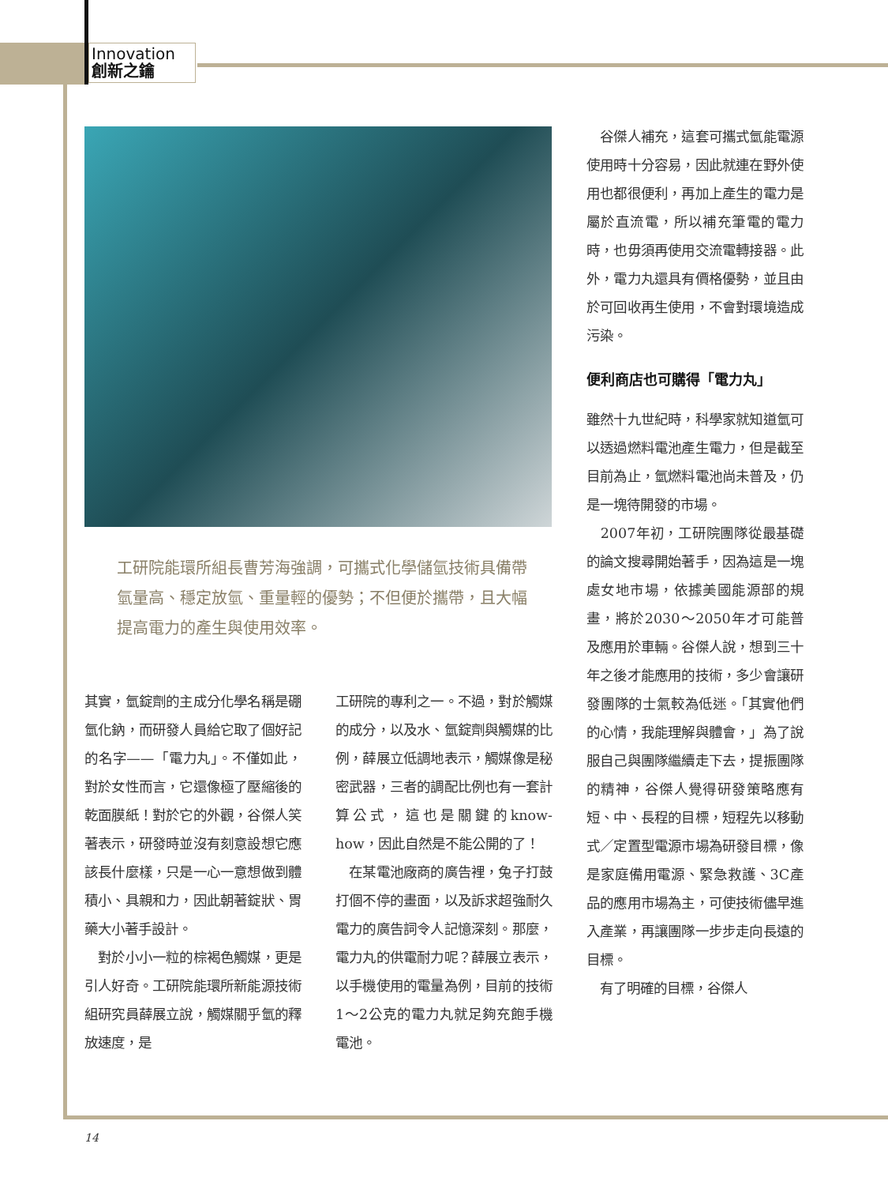Innovation
創新之鑰
工研院能環所組長曹芳海強調，可攜式化學儲氫技術具備帶氫量高、穩定放氫、重量輕的優勢；不但便於攜帶，且大幅提高電力的產生與使用效率。
其實，氫錠劑的主成分化學名稱是硼氫化鈉，而研發人員給它取了個好記的名字——「電力丸」。不僅如此，對於女性而言，它還像極了壓縮後的乾面膜紙！對於它的外觀，谷傑人笑著表示，研發時並沒有刻意設想它應該長什麼樣，只是一心一意想做到體積小、具親和力，因此朝著錠狀、胃藥大小著手設計。
　對於小小一粒的棕褐色觸媒，更是引人好奇。工研院能環所新能源技術組研究員薛展立說，觸媒關乎氫的釋放速度，是
工研院的專利之一。不過，對於觸媒的成分，以及水、氫錠劑與觸媒的比例，薛展立低調地表示，觸媒像是秘密武器，三者的調配比例也有一套計算公式，這也是關鍵的know-how，因此自然是不能公開的了！
　在某電池廠商的廣告裡，兔子打鼓打個不停的畫面，以及訴求超強耐久電力的廣告詞令人記憶深刻。那麼，電力丸的供電耐力呢？薛展立表示，以手機使用的電量為例，目前的技術1～2公克的電力丸就足夠充飽手機電池。
　谷傑人補充，這套可攜式氫能電源使用時十分容易，因此就連在野外使用也都很便利，再加上產生的電力是屬於直流電，所以補充筆電的電力時，也毋須再使用交流電轉接器。此外，電力丸還具有價格優勢，並且由於可回收再生使用，不會對環境造成污染。
便利商店也可購得「電力丸」
雖然十九世紀時，科學家就知道氫可以透過燃料電池產生電力，但是截至目前為止，氫燃料電池尚未普及，仍是一塊待開發的市場。
　2007年初，工研院團隊從最基礎的論文搜尋開始著手，因為這是一塊處女地市場，依據美國能源部的規畫，將於2030～2050年才可能普及應用於車輛。谷傑人說，想到三十年之後才能應用的技術，多少會讓研發團隊的士氣較為低迷。「其實他們的心情，我能理解與體會，」為了說服自己與團隊繼續走下去，提振團隊的精神，谷傑人覺得研發策略應有短、中、長程的目標，短程先以移動式／定置型電源市場為研發目標，像是家庭備用電源、緊急救護、3C產品的應用市場為主，可使技術儘早進入產業，再讓團隊一步步走向長遠的目標。
　有了明確的目標，谷傑人
14